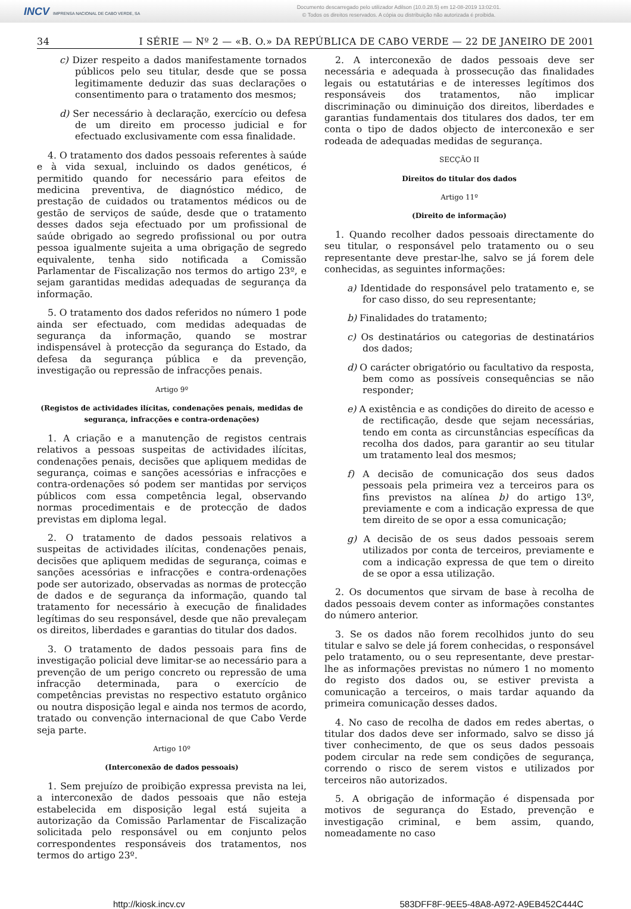INCV IMPRENSA NACIONAL DE CABO VERDE, SA
Documento descarregado pelo utilizador Adilson (10.0.28.5) em 12-08-2019 13:02:01.
© Todos os direitos reservados. A cópia ou distribuição não autorizada é proibida.
34 I SÉRIE — Nº 2 — «B. O.» DA REPÚBLICA DE CABO VERDE — 22 DE JANEIRO DE 2001
c) Dizer respeito a dados manifestamente tornados públicos pelo seu titular, desde que se possa legitimamente deduzir das suas declarações o consentimento para o tratamento dos mesmos;
d) Ser necessário à declaração, exercício ou defesa de um direito em processo judicial e for efectuado exclusivamente com essa finalidade.
4. O tratamento dos dados pessoais referentes à saúde e à vida sexual, incluindo os dados genéticos, é permitido quando for necessário para efeitos de medicina preventiva, de diagnóstico médico, de prestação de cuidados ou tratamentos médicos ou de gestão de serviços de saúde, desde que o tratamento desses dados seja efectuado por um profissional de saúde obrigado ao segredo profissional ou por outra pessoa igualmente sujeita a uma obrigação de segredo equivalente, tenha sido notificada a Comissão Parlamentar de Fiscalização nos termos do artigo 23º, e sejam garantidas medidas adequadas de segurança da informação.
5. O tratamento dos dados referidos no número 1 pode ainda ser efectuado, com medidas adequadas de segurança da informação, quando se mostrar indispensável à protecção da segurança do Estado, da defesa da segurança pública e da prevenção, investigação ou repressão de infracções penais.
Artigo 9º
(Registos de actividades ilícitas, condenações penais, medidas de segurança, infracções e contra-ordenações)
1. A criação e a manutenção de registos centrais relativos a pessoas suspeitas de actividades ilícitas, condenações penais, decisões que apliquem medidas de segurança, coimas e sanções acessórias e infracções e contra-ordenações só podem ser mantidas por serviços públicos com essa competência legal, observando normas procedimentais e de protecção de dados previstas em diploma legal.
2. O tratamento de dados pessoais relativos a suspeitas de actividades ilícitas, condenações penais, decisões que apliquem medidas de segurança, coimas e sanções acessórias e infracções e contra-ordenações pode ser autorizado, observadas as normas de protecção de dados e de segurança da informação, quando tal tratamento for necessário à execução de finalidades legítimas do seu responsável, desde que não prevaleçam os direitos, liberdades e garantias do titular dos dados.
3. O tratamento de dados pessoais para fins de investigação policial deve limitar-se ao necessário para a prevenção de um perigo concreto ou repressão de uma infracção determinada, para o exercício de competências previstas no respectivo estatuto orgânico ou noutra disposição legal e ainda nos termos de acordo, tratado ou convenção internacional de que Cabo Verde seja parte.
Artigo 10º
(Interconexão de dados pessoais)
1. Sem prejuízo de proibição expressa prevista na lei, a interconexão de dados pessoais que não esteja estabelecida em disposição legal está sujeita a autorização da Comissão Parlamentar de Fiscalização solicitada pelo responsável ou em conjunto pelos correspondentes responsáveis dos tratamentos, nos termos do artigo 23º.
2. A interconexão de dados pessoais deve ser necessária e adequada à prossecução das finalidades legais ou estatutárias e de interesses legítimos dos responsáveis dos tratamentos, não implicar discriminação ou diminuição dos direitos, liberdades e garantias fundamentais dos titulares dos dados, ter em conta o tipo de dados objecto de interconexão e ser rodeada de adequadas medidas de segurança.
SECÇÃO II
Direitos do titular dos dados
Artigo 11º
(Direito de informação)
1. Quando recolher dados pessoais directamente do seu titular, o responsável pelo tratamento ou o seu representante deve prestar-lhe, salvo se já forem dele conhecidas, as seguintes informações:
a) Identidade do responsável pelo tratamento e, se for caso disso, do seu representante;
b) Finalidades do tratamento;
c) Os destinatários ou categorias de destinatários dos dados;
d) O carácter obrigatório ou facultativo da resposta, bem como as possíveis consequências se não responder;
e) A existência e as condições do direito de acesso e de rectificação, desde que sejam necessárias, tendo em conta as circunstâncias específicas da recolha dos dados, para garantir ao seu titular um tratamento leal dos mesmos;
f) A decisão de comunicação dos seus dados pessoais pela primeira vez a terceiros para os fins previstos na alínea b) do artigo 13º, previamente e com a indicação expressa de que tem direito de se opor a essa comunicação;
g) A decisão de os seus dados pessoais serem utilizados por conta de terceiros, previamente e com a indicação expressa de que tem o direito de se opor a essa utilização.
2. Os documentos que sirvam de base à recolha de dados pessoais devem conter as informações constantes do número anterior.
3. Se os dados não forem recolhidos junto do seu titular e salvo se dele já forem conhecidas, o responsável pelo tratamento, ou o seu representante, deve prestar-lhe as informações previstas no número 1 no momento do registo dos dados ou, se estiver prevista a comunicação a terceiros, o mais tardar aquando da primeira comunicação desses dados.
4. No caso de recolha de dados em redes abertas, o titular dos dados deve ser informado, salvo se disso já tiver conhecimento, de que os seus dados pessoais podem circular na rede sem condições de segurança, correndo o risco de serem vistos e utilizados por terceiros não autorizados.
5. A obrigação de informação é dispensada por motivos de segurança do Estado, prevenção e investigação criminal, e bem assim, quando, nomeadamente no caso
http://kiosk.incv.cv 583DFF8F-9EE5-48A8-A972-A9EB452C444C